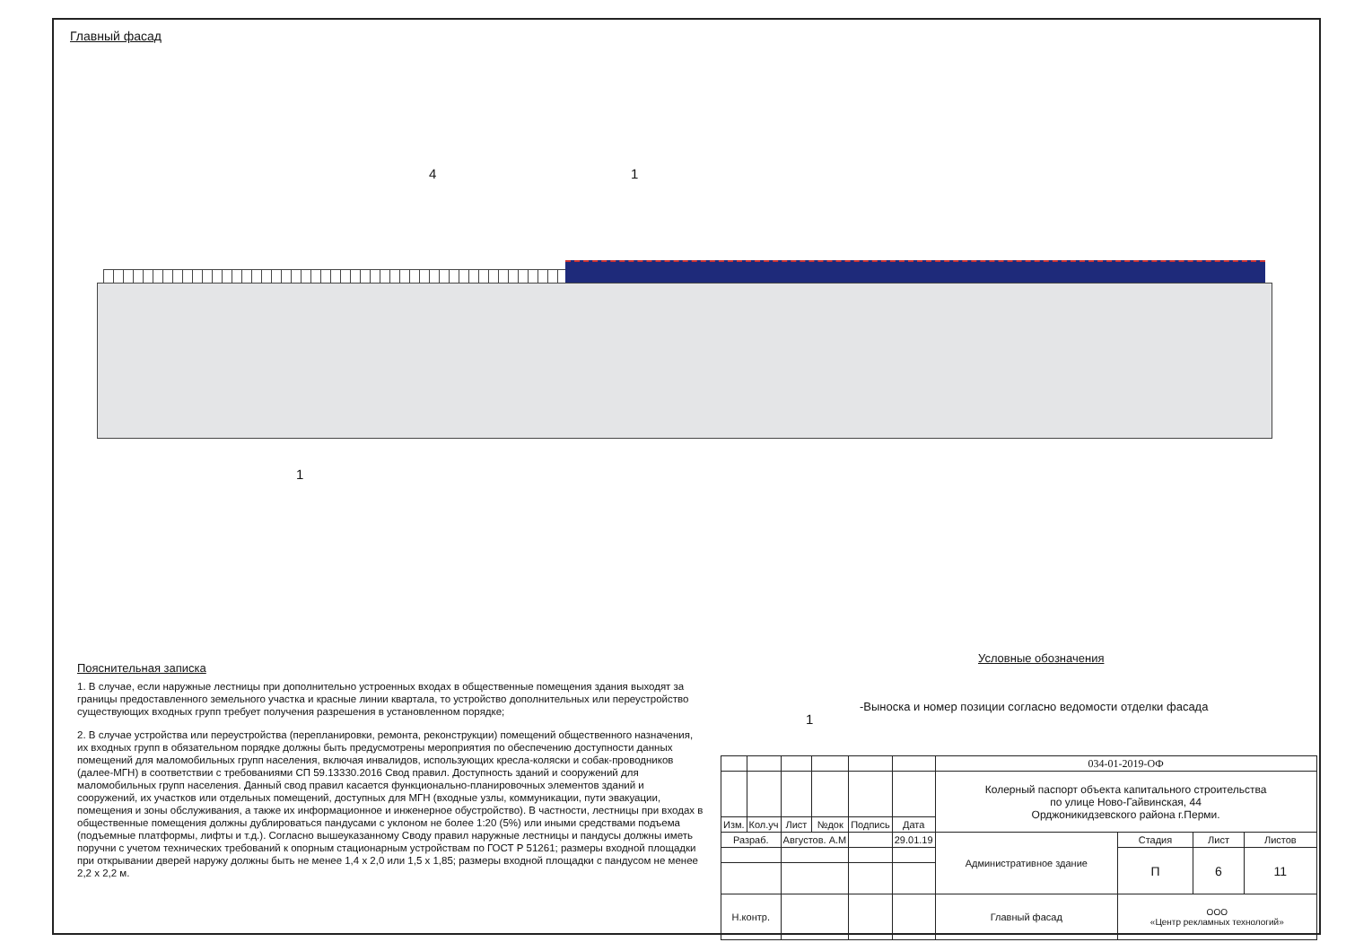Главный фасад
4 1
1
Пояснительная записка
1. В случае, если наружные лестницы при дополнительно устроенных входах в общественные помещения здания выходят за границы предоставленного земельного участка и красные линии квартала, то устройство дополнительных или переустройство существующих входных групп требует получения разрешения в установленном порядке;
2. В случае устройства или переустройства (перепланировки, ремонта, реконструкции) помещений общественного назначения, их входных групп в обязательном порядке должны быть предусмотрены мероприятия по обеспечению доступности данных помещений для маломобильных групп населения, включая инвалидов, использующих кресла-коляски и собак-проводников (далее-МГН) в соответствии с требованиями СП 59.13330.2016 Свод правил. Доступность зданий и сооружений для маломобильных групп населения. Данный свод правил касается функционально-планировочных элементов зданий и сооружений, их участков или отдельных помещений, доступных для МГН (входные узлы, коммуникации, пути эвакуации, помещения и зоны обслуживания, а также их информационное и инженерное обустройство). В частности, лестницы при входах в общественные помещения должны дублироваться пандусами с уклоном не более 1:20 (5%) или иными средствами подъема (подъемные платформы, лифты и т.д.). Согласно вышеуказанному Своду правил наружные лестницы и пандусы должны иметь поручни с учетом технических требований к опорным стационарным устройствам по ГОСТ Р 51261; размеры входной площадки при открывании дверей наружу должны быть не менее 1,4 х 2,0 или 1,5 х 1,85; размеры входной площадки с пандусом не менее 2,2 х 2,2 м.
Условные обозначения
1
-Выноска и номер позиции согласно ведомости отделки фасада
| | | | | | | 034-01-2019-ОФ | | | |
| | | | | | | Колерный паспорт объекта капитального строительства по улице Ново-Гайвинская, 44 Орджоникидзевского района г.Перми. | | | |
| Изм. | Кол.уч | Лист | №док | Подпись | Дата | | | | |
| Разраб. | | Августов. А.М | | | 29.01.19 | Административное здание | Стадия | Лист | Листов |
| | | | | | | | П | 6 | 11 |
| Н.контр. | | | | | | Главный фасад | ООО «Центр рекламных технологий» | | |